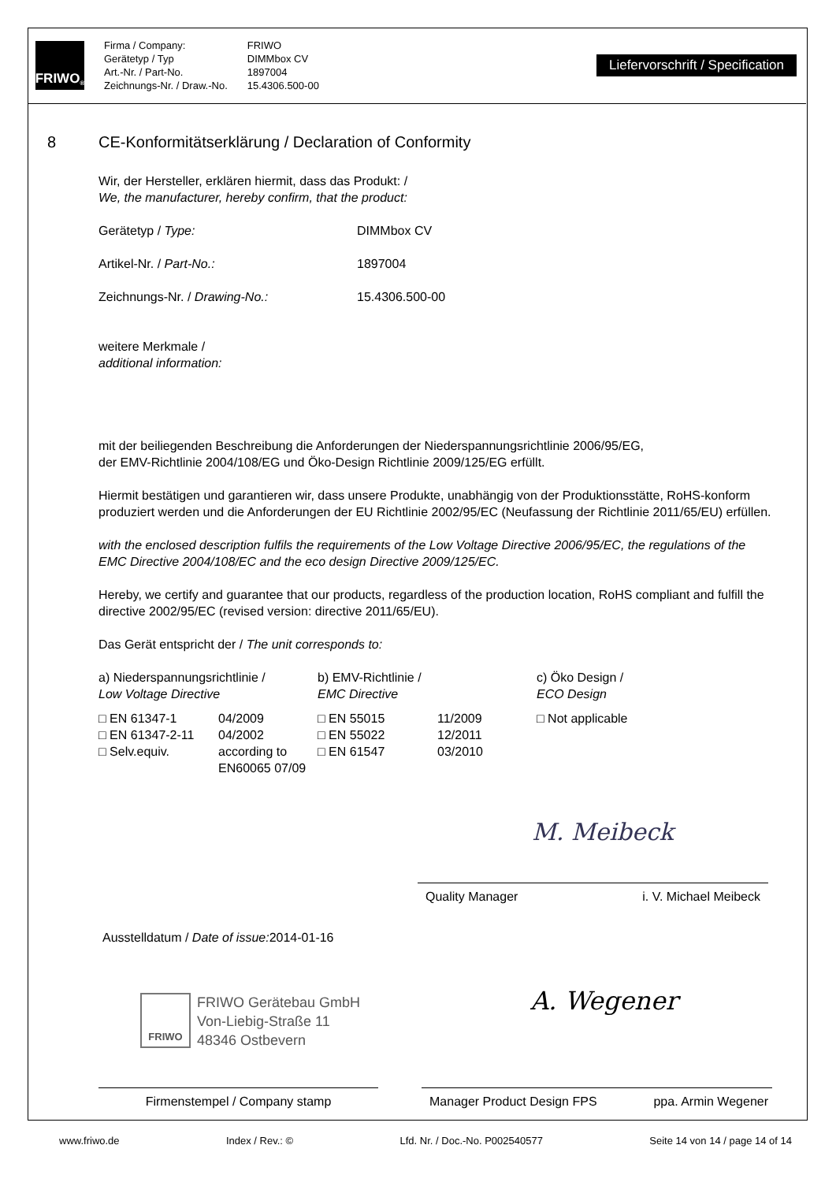FRIWO<sup>®</sup>
Firma / Company:
Gerätetyp / Typ
Art.-Nr. / Part-No.
Zeichnungs-Nr. / Draw.-No.
FRIWO
DIMMbox CV
1897004
15.4306.500-00
Liefervorschrift / Specification
8 CE-Konformitätserklärung / Declaration of Conformity
Wir, der Hersteller, erklären hiermit, dass das Produkt: /
We, the manufacturer, hereby confirm, that the product:
| Gerätetyp / Type: | DIMMbox CV |
| Artikel-Nr. / Part-No.: | 1897004 |
| Zeichnungs-Nr. / Drawing-No.: | 15.4306.500-00 |
weitere Merkmale /
additional information:
mit der beiliegenden Beschreibung die Anforderungen der Niederspannungsrichtlinie 2006/95/EG,
der EMV-Richtlinie 2004/108/EG und Öko-Design Richtlinie 2009/125/EG erfüllt.
Hiermit bestätigen und garantieren wir, dass unsere Produkte, unabhängig von der Produktionsstätte, RoHS-konform produziert werden und die Anforderungen der EU Richtlinie 2002/95/EC (Neufassung der Richtlinie 2011/65/EU) erfüllen.
with the enclosed description fulfils the requirements of the Low Voltage Directive 2006/95/EC, the regulations of the EMC Directive 2004/108/EC and the eco design Directive 2009/125/EC.
Hereby, we certify and guarantee that our products, regardless of the production location, RoHS compliant and fulfill the directive 2002/95/EC (revised version: directive 2011/65/EU).
Das Gerät entspricht der / The unit corresponds to:
| a) Niederspannungsrichtlinie / Low Voltage Directive | | b) EMV-Richtlinie / EMC Directive | | c) Öko Design / ECO Design |
| □ EN 61347-1 | 04/2009 | □ EN 55015 | 11/2009 | □ Not applicable |
| □ EN 61347-2-11 | 04/2002 | □ EN 55022 | 12/2011 | |
| □ Selv.equiv. | according to EN60065 07/09 | □ EN 61547 | 03/2010 | |
M. Meibeck
Quality Manager i. V. Michael Meibeck
Ausstelldatum / Date of issue: 2014-01-16
FRIWO
FRIWO Gerätebau GmbH
Von-Liebig-Straße 11
48346 Ostbevern
A. Wegener
Firmenstempel / Company stamp Manager Product Design FPS ppa. Armin Wegener
www.friwo.de Index / Rev.: © Lfd. Nr. / Doc.-No. P002540577 Seite 14 von 14 / page 14 of 14